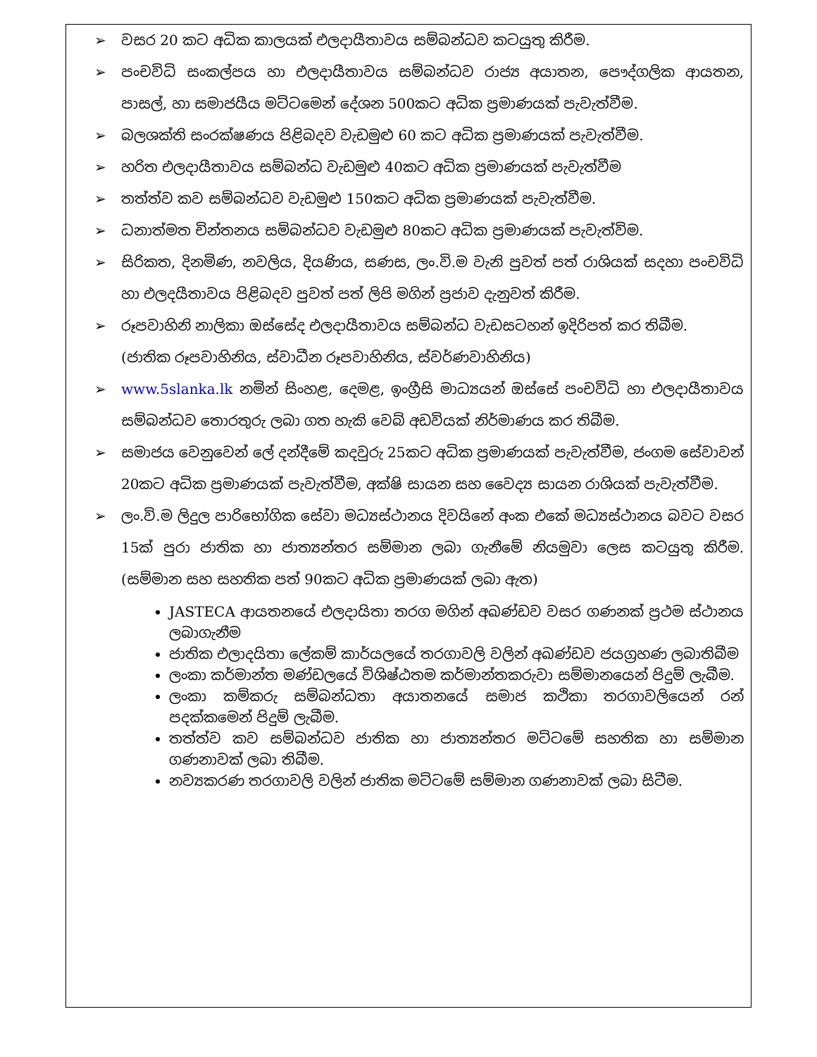➢ වසර 20 කට අධික කාලයක් එලදායීතාවය සම්බන්ධව කටයුතු කිරීම.
➢ පංචවිධි සංකල්පය හා එලදායීතාවය සම්බන්ධව රාජ්‍ය අයාතන, පෞද්ගලික ආයතන, පාසල්, හා සමාජයීය මට්ටමෙන් දේශන 500කට අධික ප්‍රමාණයක් පැවැත්වීම.
➢ බලශක්ති සංරක්ෂණය පිළිබදව වැඩමුළු 60 කට අධික ප්‍රමාණයක් පැවැත්වීම.
➢ හරිත එලදායීතාවය සම්බන්ධ වැඩමුළු 40කට අධික ප්‍රමාණයක් පැවැත්වීම
➢ තත්ත්ව කව සම්බන්ධව වැඩමුළු 150කට අධික ප්‍රමාණයක් පැවැත්වීම.
➢ ධනාත්මත චින්තනය සම්බන්ධව වැඩමුළු 80කට අධික ප්‍රමාණයක් පැවැත්විම.
➢ සිරිකත, දිනමිණ, නවලිය, දියණිය, සණස, ලං.වි.ම වැනි පුවත් පත් රාශියක් සදහා පංචවිධි හා එලදයීතාවය පිළිබදව පුවත් පත් ලිපි මගින් ප්‍රජාව දැනුවත් කිරීම.
➢ රූපවාහිනි නාලිකා ඔස්සේද එලදායීතාවය සම්බන්ධ වැඩසටහන් ඉදිරිපත් කර තිබීම.
(ජාතික රූපවාහිනිය, ස්වාධීන රූපවාහිනිය, ස්වර්ණවාහිනිය)
➢ www.5slanka.lk නමින් සිංහළ, දෙමළ, ඉංග්‍රීසි මාධ්‍යයන් ඔස්සේ පංචවිධි හා එලදායීතාවය සම්බන්ධව තොරතුරු ලබා ගත හැකි වෙබ් අඩවියක් නිර්මාණය කර තිබීම.
➢ සමාජය වෙනුවෙන් ලේ දන්දීමේ කදවුරු 25කට අධික ප්‍රමාණයක් පැවැත්වීම, ජංගම සේවාවන් 20කට අධික ප්‍රමාණයක් පැවැත්වීම, අක්ෂි සායන සහ වෛද්‍ය සායන රාශියක් පැවැත්වීම.
➢ ලං.වි.ම ලිදුල පාරිභෝගික සේවා මධ්‍යස්ථානය දිවයිනේ අංක එකේ මධ්‍යස්ථානය බවට වසර 15ක් පුරා ජාතික හා ජාත්‍යන්තර සම්මාන ලබා ගැනීමේ නියමුවා ලෙස කටයුතු කිරීම. (සම්මාන සහ සහතික පත් 90කට අධික ප්‍රමාණයක් ලබා ඇත)
JASTECA ආයතනයේ එලදායිතා තරග මගින් අඛණ්ඩව වසර ගණනක් ප්‍රථම ස්ථානය ලබාගැනීම
ජාතික එලාදයිතා ලේකම් කාර්යලයේ තරගාවලි වලින් අඛණ්ඩව ජයග්‍රහණ ලබාතිබීම
ලංකා කර්මාන්ත මණ්ඩලයේ විශිෂ්ඨතම කර්මාන්තකරුවා සම්මානයෙන් පිදුම් ලැබීම.
ලංකා කම්කරු සම්බන්ධතා අයාතනයේ සමාජ කථිකා තරගාවලියෙන් රන් පදක්කමෙන් පිදුම් ලැබීම.
තත්ත්ව කව සම්බන්ධව ජාතික හා ජාත්‍යන්තර මට්ටමේ සහතික හා සම්මාන ගණනාවක් ලබා තිබීම.
නව්‍යකරණ තරගාවලි වලින් ජාතික මට්ටමේ සම්මාන ගණනාවක් ලබා සිටීම.